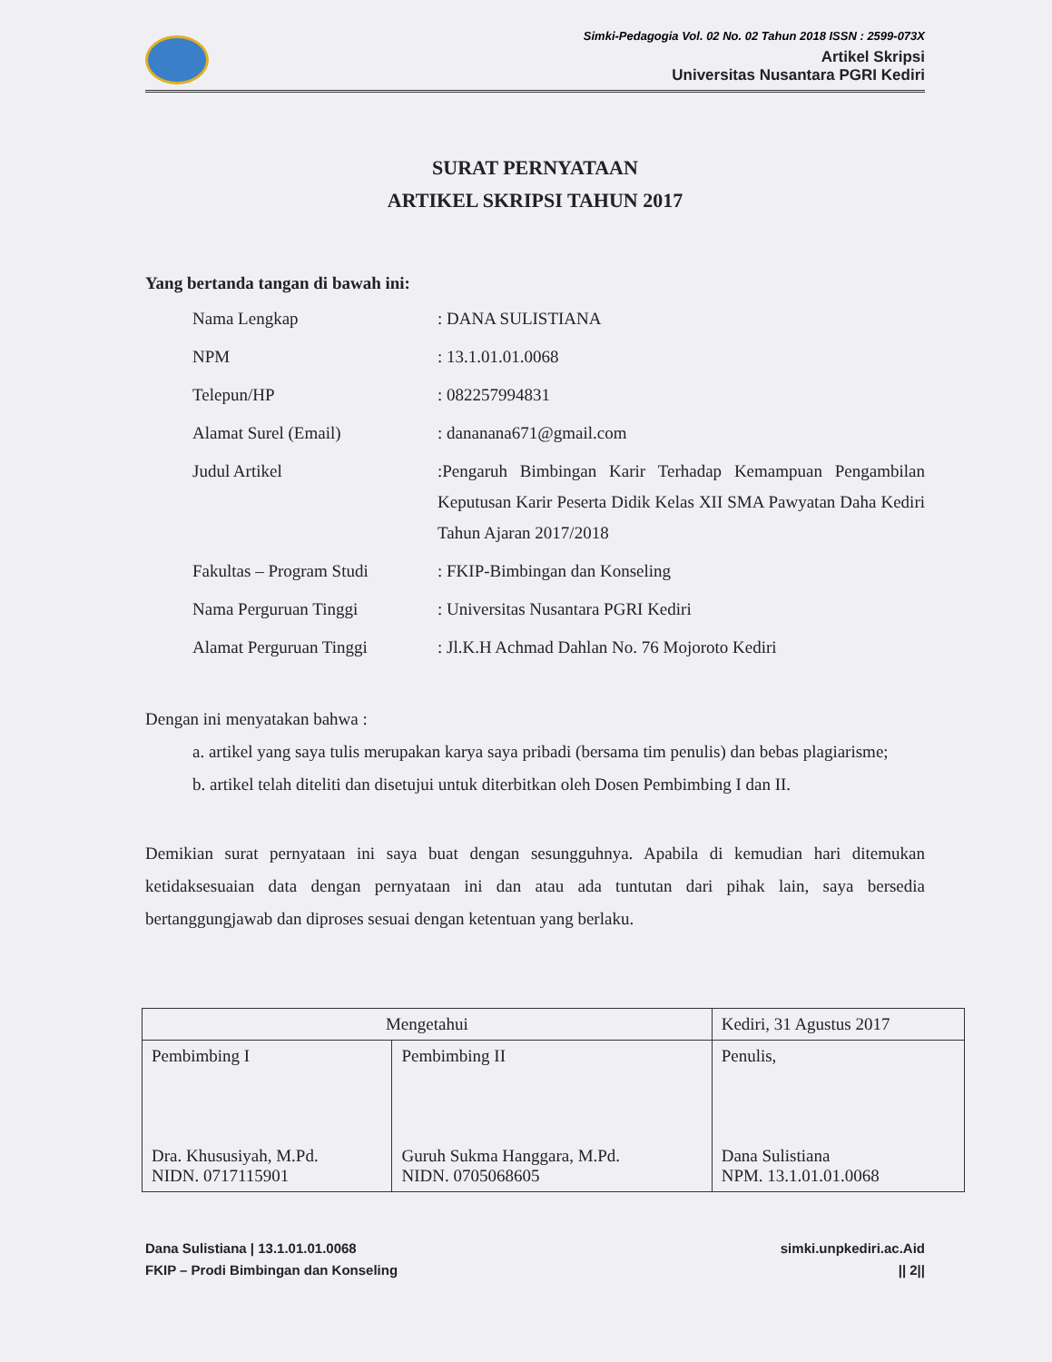Simki-Pedagogia Vol. 02 No. 02 Tahun 2018 ISSN : 2599-073X
Artikel Skripsi
Universitas Nusantara PGRI Kediri
SURAT PERNYATAAN
ARTIKEL SKRIPSI TAHUN 2017
Yang bertanda tangan di bawah ini:
| Nama Lengkap | : DANA SULISTIANA |
| NPM | : 13.1.01.01.0068 |
| Telepun/HP | : 082257994831 |
| Alamat Surel (Email) | : dananana671@gmail.com |
| Judul Artikel | :Pengaruh Bimbingan Karir Terhadap Kemampuan Pengambilan Keputusan Karir Peserta Didik Kelas XII SMA Pawyatan Daha Kediri Tahun Ajaran 2017/2018 |
| Fakultas – Program Studi | : FKIP-Bimbingan dan Konseling |
| Nama Perguruan Tinggi | : Universitas Nusantara PGRI Kediri |
| Alamat Perguruan Tinggi | : Jl.K.H Achmad Dahlan No. 76 Mojoroto Kediri |
Dengan ini menyatakan bahwa :
a. artikel yang saya tulis merupakan karya saya pribadi (bersama tim penulis) dan bebas plagiarisme;
b. artikel telah diteliti dan disetujui untuk diterbitkan oleh Dosen Pembimbing I dan II.
Demikian surat pernyataan ini saya buat dengan sesungguhnya. Apabila di kemudian hari ditemukan ketidaksesuaian data dengan pernyataan ini dan atau ada tuntutan dari pihak lain, saya bersedia bertanggungjawab dan diproses sesuai dengan ketentuan yang berlaku.
| Mengetahui | | Kediri, 31 Agustus 2017 |
| Pembimbing I Dra. Khususiyah, M.Pd. NIDN. 0717115901 | Pembimbing II Guruh Sukma Hanggara, M.Pd. NIDN. 0705068605 | Penulis, Dana Sulistiana NPM. 13.1.01.01.0068 |
Dana Sulistiana | 13.1.01.01.0068
FKIP – Prodi Bimbingan dan Konseling
simki.unpkediri.ac.Aid
|| 2||